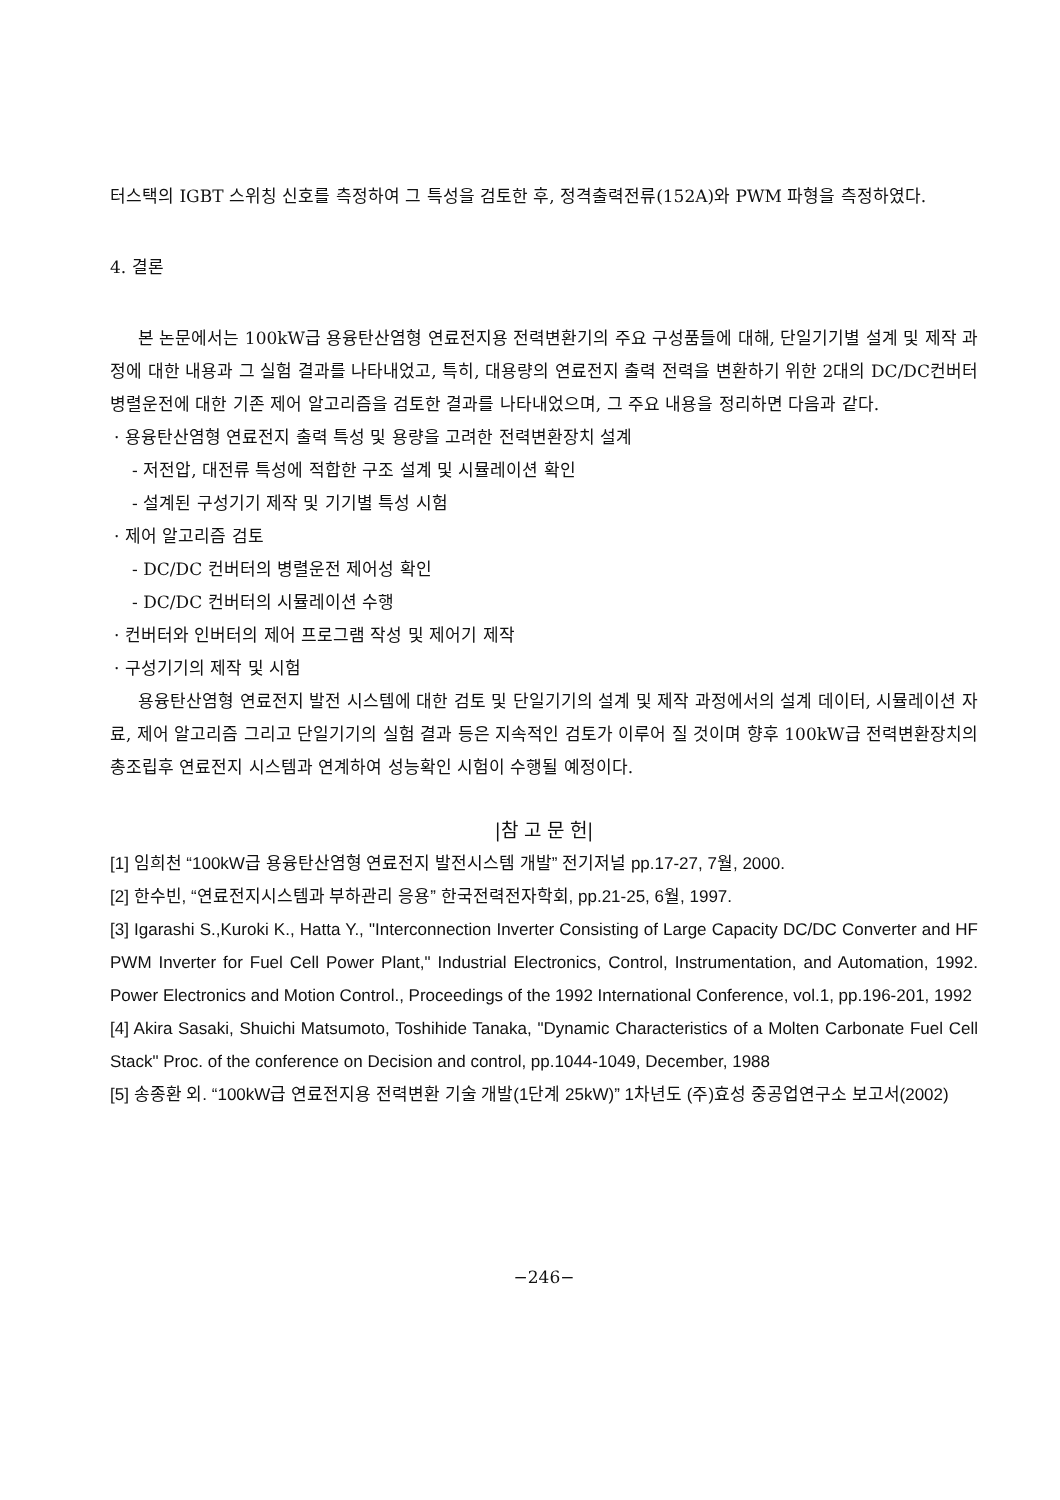터스택의 IGBT 스위칭 신호를 측정하여 그 특성을 검토한 후, 정격출력전류(152A)와 PWM 파형을 측정하였다.
4. 결론
본 논문에서는 100kW급 용융탄산염형 연료전지용 전력변환기의 주요 구성품들에 대해, 단일기기별 설계 및 제작 과정에 대한 내용과 그 실험 결과를 나타내었고, 특히, 대용량의 연료전지 출력 전력을 변환하기 위한 2대의 DC/DC컨버터 병렬운전에 대한 기존 제어 알고리즘을 검토한 결과를 나타내었으며, 그 주요 내용을 정리하면 다음과 같다.
· 용융탄산염형 연료전지 출력 특성 및 용량을 고려한 전력변환장치 설계
- 저전압, 대전류 특성에 적합한 구조 설계 및 시뮬레이션 확인
- 설계된 구성기기 제작 및 기기별 특성 시험
· 제어 알고리즘 검토
- DC/DC 컨버터의 병렬운전 제어성 확인
- DC/DC 컨버터의 시뮬레이션 수행
· 컨버터와 인버터의 제어 프로그램 작성 및 제어기 제작
· 구성기기의 제작 및 시험
용융탄산염형 연료전지 발전 시스템에 대한 검토 및 단일기기의 설계 및 제작 과정에서의 설계 데이터, 시뮬레이션 자료, 제어 알고리즘 그리고 단일기기의 실험 결과 등은 지속적인 검토가 이루어 질 것이며 향후 100kW급 전력변환장치의 총조립후 연료전지 시스템과 연계하여 성능확인 시험이 수행될 예정이다.
|참 고 문 헌|
[1] 임희천 “100kW급 용융탄산염형 연료전지 발전시스템 개발” 전기저널 pp.17-27, 7월, 2000.
[2] 한수빈, “연료전지시스템과 부하관리 응용” 한국전력전자학회, pp.21-25, 6월, 1997.
[3] Igarashi S.,Kuroki K., Hatta Y., "Interconnection Inverter Consisting of Large Capacity DC/DC Converter and HF PWM Inverter for Fuel Cell Power Plant," Industrial Electronics, Control, Instrumentation, and Automation, 1992. Power Electronics and Motion Control., Proceedings of the 1992 International Conference, vol.1, pp.196-201, 1992
[4] Akira Sasaki, Shuichi Matsumoto, Toshihide Tanaka, "Dynamic Characteristics of a Molten Carbonate Fuel Cell Stack" Proc. of the conference on Decision and control, pp.1044-1049, December, 1988
[5] 송종환 외. “100kW급 연료전지용 전력변환 기술 개발(1단계 25kW)” 1차년도 (주)효성 중공업연구소 보고서(2002)
−246−